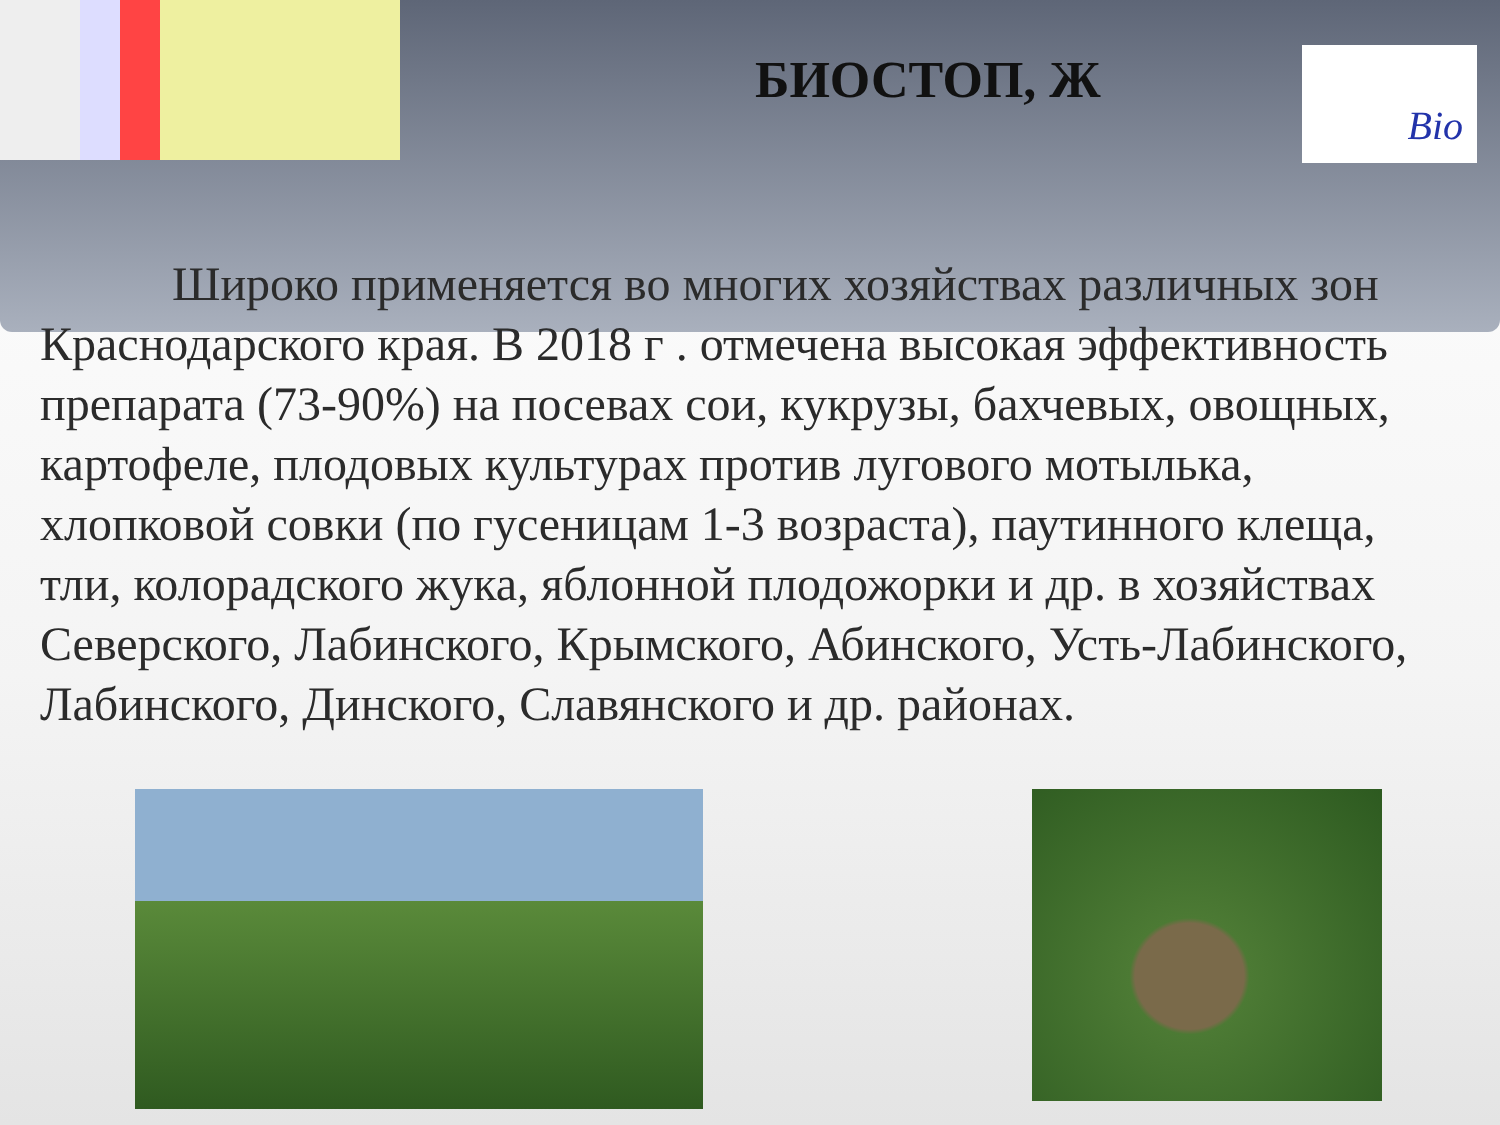Bio
БИОСТОП, Ж
Широко применяется во многих хозяйствах различных зон Краснодарского края. В 2018 г . отмечена высокая эффективность препарата (73-90%) на посевах сои, кукрузы, бахчевых, овощных, картофеле, плодовых культурах против лугового мотылька, хлопковой совки (по гусеницам 1-3 возраста), паутинного клеща, тли, колорадского жука, яблонной плодожорки и др. в хозяйствах Северского, Лабинского, Крымского, Абинского, Усть-Лабинского, Лабинского, Динского, Славянского и др. районах.